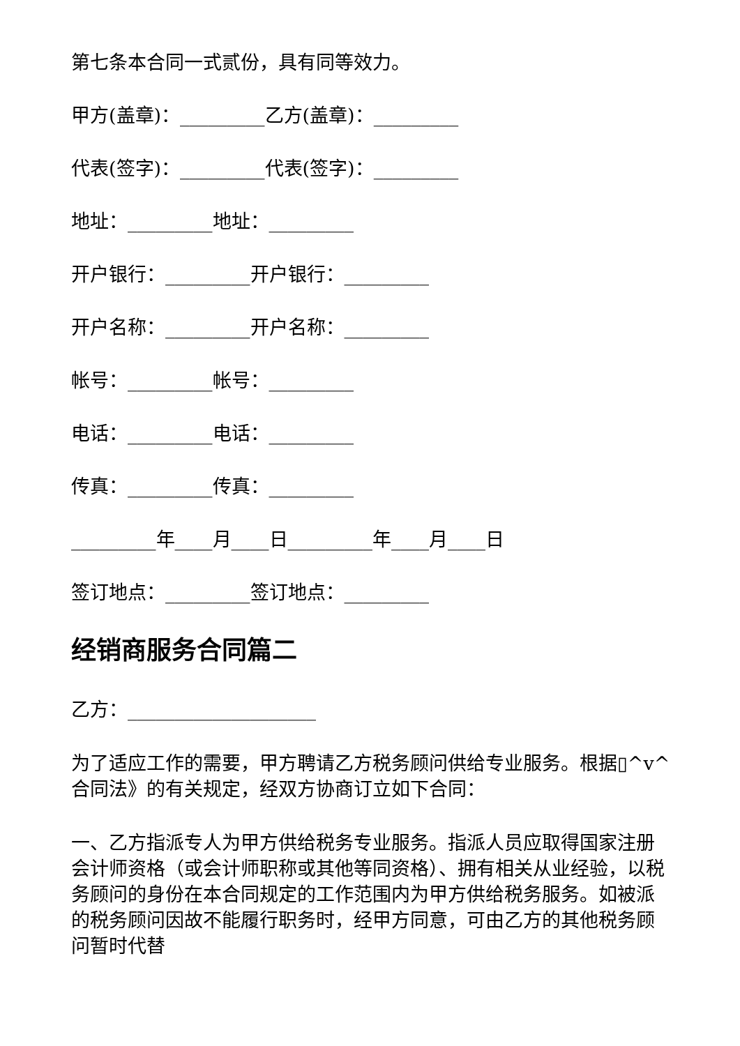第七条本合同一式贰份，具有同等效力。
甲方(盖章)：_________乙方(盖章)：_________
代表(签字)：_________代表(签字)：_________
地址：_________地址：_________
开户银行：_________开户银行：_________
开户名称：_________开户名称：_________
帐号：_________帐号：_________
电话：_________电话：_________
传真：_________传真：_________
_________年____月____日_________年____月____日
签订地点：_________签订地点：_________
经销商服务合同篇二
乙方：____________________
为了适应工作的需要，甲方聘请乙方税务顾问供给专业服务。根据▯^v^合同法》的有关规定，经双方协商订立如下合同：
一、乙方指派专人为甲方供给税务专业服务。指派人员应取得国家注册会计师资格（或会计师职称或其他等同资格）、拥有相关从业经验，以税务顾问的身份在本合同规定的工作范围内为甲方供给税务服务。如被派的税务顾问因故不能履行职务时，经甲方同意，可由乙方的其他税务顾问暂时代替